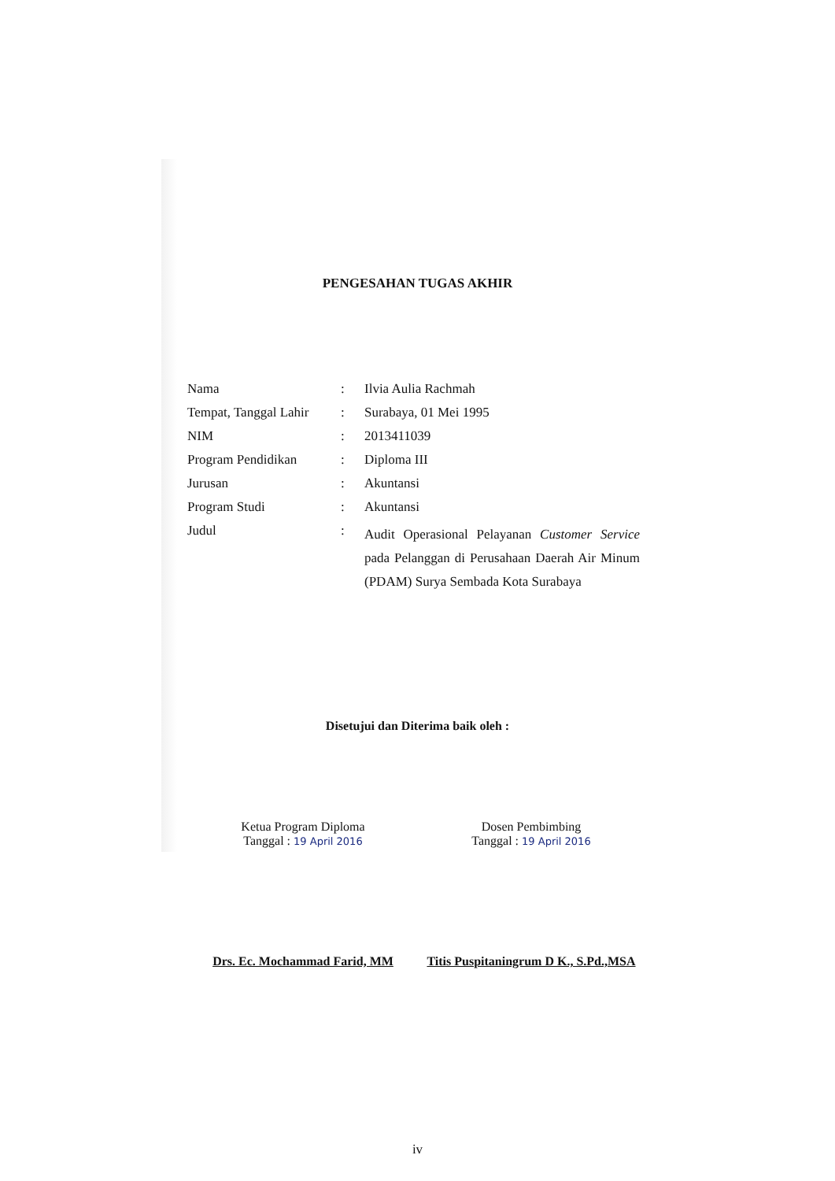PENGESAHAN TUGAS AKHIR
| Nama | : | Ilvia Aulia Rachmah |
| Tempat, Tanggal Lahir | : | Surabaya, 01 Mei 1995 |
| NIM | : | 2013411039 |
| Program Pendidikan | : | Diploma III |
| Jurusan | : | Akuntansi |
| Program Studi | : | Akuntansi |
| Judul | : | Audit Operasional Pelayanan Customer Service pada Pelanggan di Perusahaan Daerah Air Minum (PDAM) Surya Sembada Kota Surabaya |
Disetujui dan Diterima baik oleh :
Ketua Program Diploma
Tanggal : 19 April 2016
Drs. Ec. Mochammad Farid, MM
Dosen Pembimbing
Tanggal : 19 April 2016
Titis Puspitaningrum D K., S.Pd.,MSA
iv